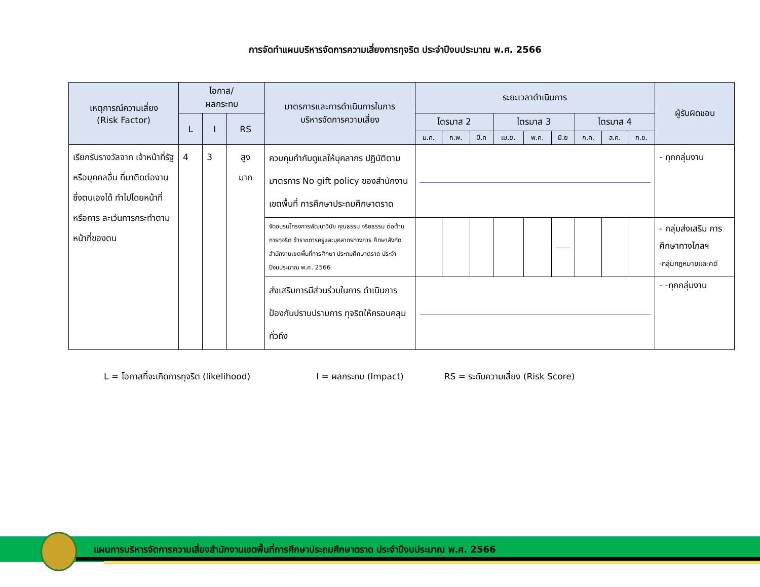การจัดทำแผนบริหารจัดการความเสี่ยงการทุจริต ประจำปีงบประมาณ พ.ศ. 2566
| เหตุการณ์ความเสี่ยง (Risk Factor) | โอกาส/ ผลกระทบ | | | มาตรการและการดำเนินการในการ บริหารจัดการความเสี่ยง | ระยะเวลาดำเนินการ | | | | | | | | | ผู้รับผิดชอบ |
| --- | --- | --- | --- | --- | --- | --- | --- | --- | --- | --- | --- | --- | --- | --- |
| | L | I | RS | | ไตรมาส 2 | | | ไตรมาส 3 | | | ไตรมาส 4 | | | |
| | | | | | ม.ค. | ก.พ. | มี.ค | เม.ย. | พ.ค. | มิ.ย | ก.ค. | ส.ค. | ก.ย. | |
| เรียกรับรางวัลจาก เจ้าหน้าที่รัฐหรือบุคคลอื่น ที่มาติดต่องานซึ่งตนเองได้ ทำไปโดยหน้าที่ หรือการ ละเว้นการกระทำตาม หน้าที่ของตน | 4 | 3 | สูง มาก | ควบคุมกำกับดูแลให้บุคลากร ปฏิบัติตามมาตรการ No gift policy ของสำนักงานเขตพื้นที่ การศึกษาประถมศึกษาตราด | | | | | | | | | | - ทุกกลุ่มงาน |
| | | | | จัดอบรมโครงการพัฒนาวินัย คุณธรรม จริยธรรม ต่อต้านการทุจริต ข้าราชการครูและบุคลากรทางการ ศึกษาสังกัดสำนักงานเขตพื้นที่การศึกษา ประถมศึกษาตราด ประจำปีงบประมาณ พ.ศ. 2566 | | | | | | | | | | - กลุ่มส่งเสริม การศึกษาทางไกลฯ -กลุ่มกฎหมายและคดี |
| | | | | ส่งเสริมการมีส่วนร่วมในการ ดำเนินการป้องกันปราบปรามการ ทุจริตให้ครอบคลุมทั่วถึง | | | | | | | | | | - -ทุกกลุ่มงาน |
L = โอกาสที่จะเกิดการทุจริต (likelihood) I = ผลกระทบ (Impact) RS = ระดับความเสี่ยง (Risk Score)
แผนการบริหารจัดการความเสี่ยงสำนักงานเขตพื้นที่การศึกษาประถมศึกษาตราด ประจำปีงบประมาณ พ.ศ. 2566